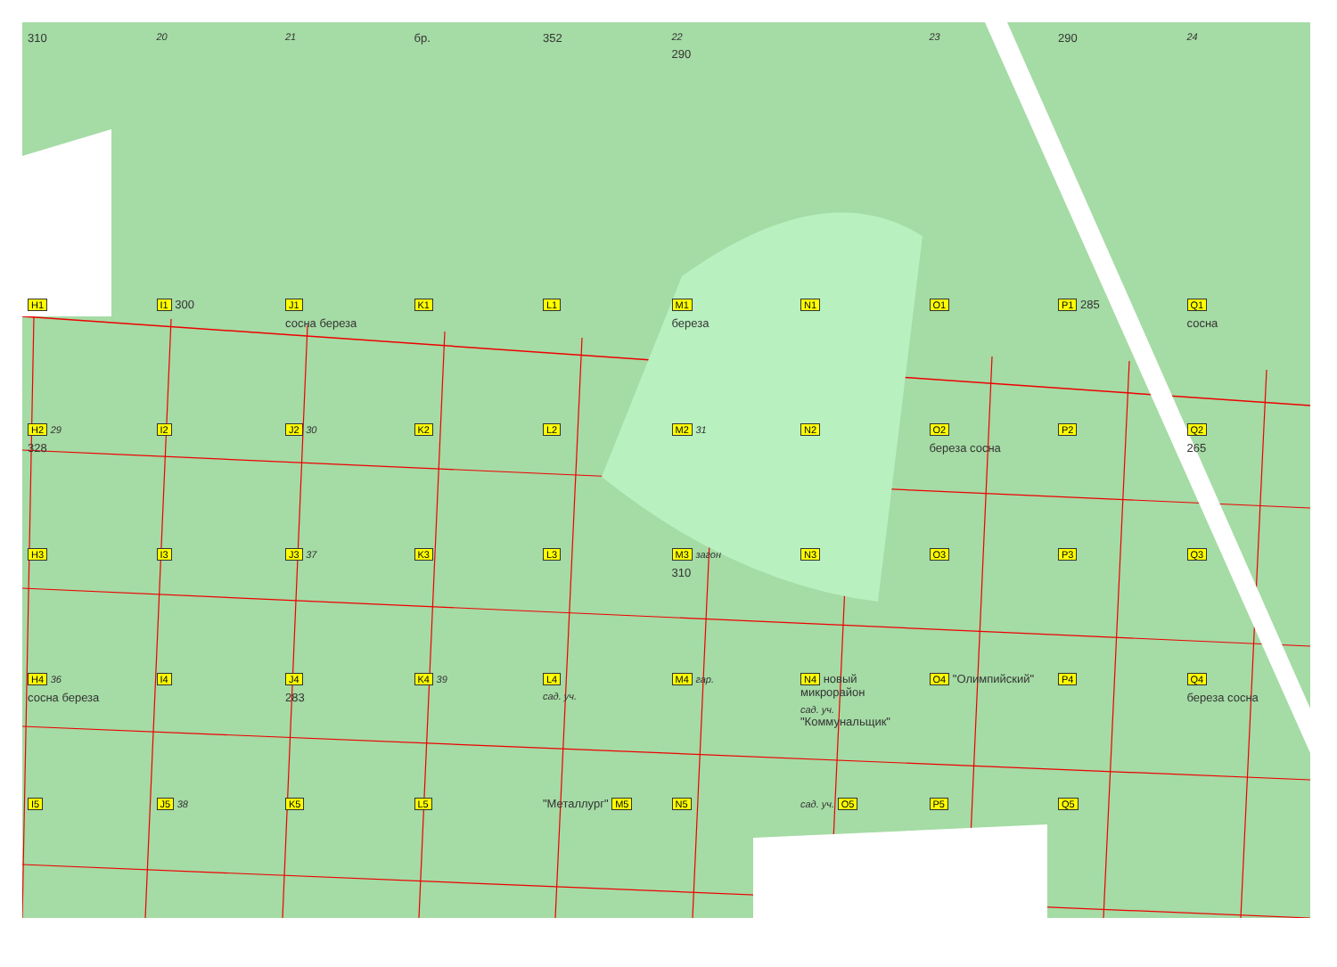310
20
21
бр.
352
22
290
23
290
24
H1
I1 300
J1
сосна береза
K1
L1
M1
береза
N1
O1
P1 285
Q1
сосна
H2 29
328
I2
J2 30
K2
L2
M2 31
N2
O2
береза сосна
P2
Q2
265
H3
I3
J3 37
K3
L3
M3 загон
310
N3
O3
P3
Q3
H4 36
сосна береза
I4
J4
283
K4 39
L4
сад. уч.
M4 гар.
N4 новый микрорайон
сад. уч.
"Коммунальщик"
O4 "Олимпийский"
P4
Q4
береза сосна
I5
J5 38
K5
L5
"Металлург" M5
N5
сад. уч. O5
P5
Q5